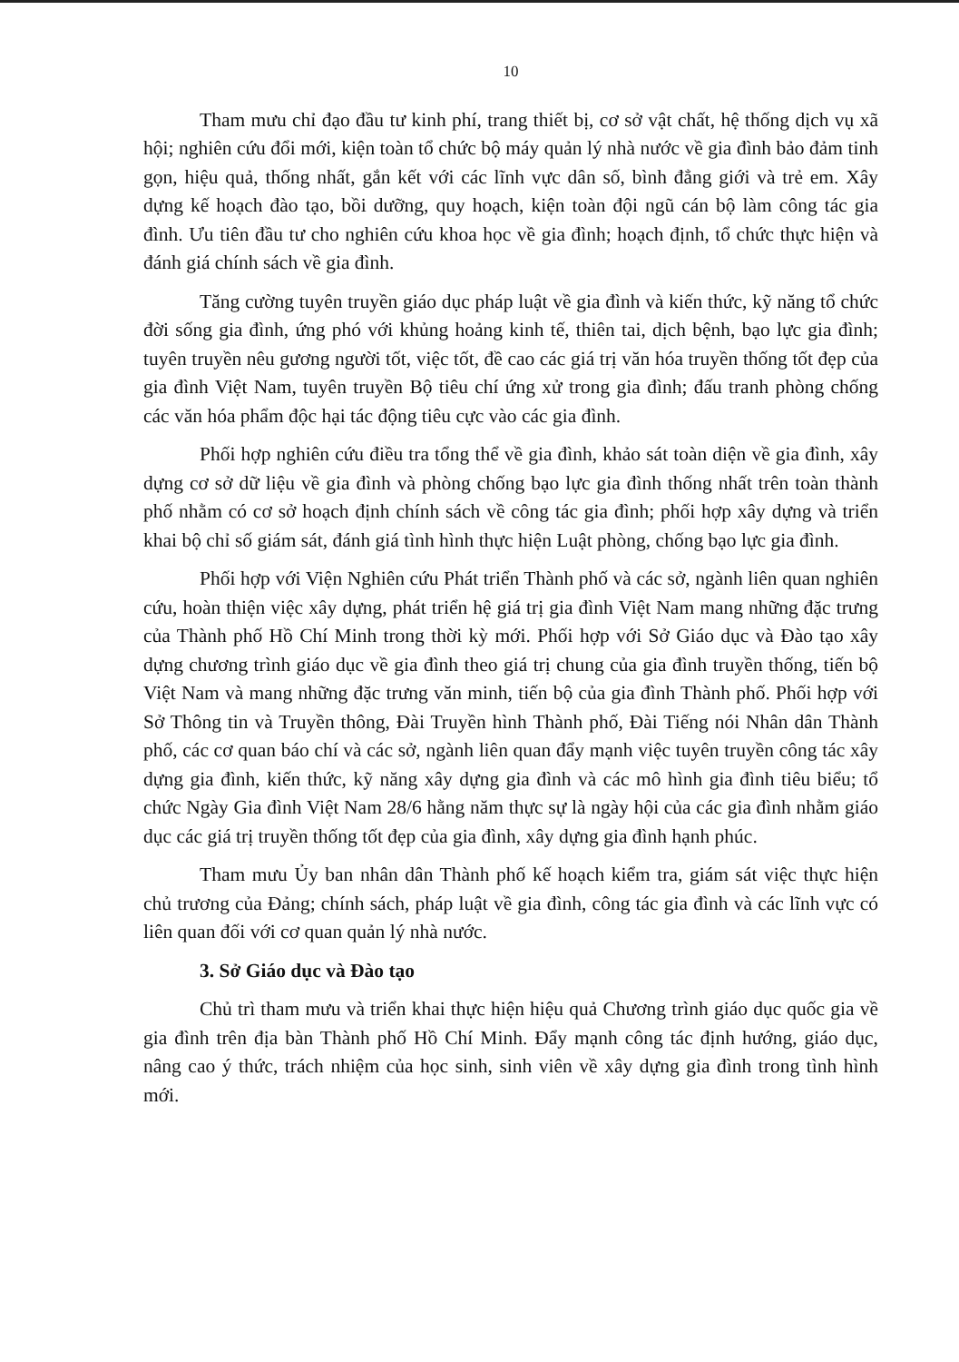10
Tham mưu chỉ đạo đầu tư kinh phí, trang thiết bị, cơ sở vật chất, hệ thống dịch vụ xã hội; nghiên cứu đổi mới, kiện toàn tổ chức bộ máy quản lý nhà nước về gia đình bảo đảm tinh gọn, hiệu quả, thống nhất, gắn kết với các lĩnh vực dân số, bình đẳng giới và trẻ em. Xây dựng kế hoạch đào tạo, bồi dưỡng, quy hoạch, kiện toàn đội ngũ cán bộ làm công tác gia đình. Ưu tiên đầu tư cho nghiên cứu khoa học về gia đình; hoạch định, tổ chức thực hiện và đánh giá chính sách về gia đình.
Tăng cường tuyên truyền giáo dục pháp luật về gia đình và kiến thức, kỹ năng tổ chức đời sống gia đình, ứng phó với khủng hoảng kinh tế, thiên tai, dịch bệnh, bạo lực gia đình; tuyên truyền nêu gương người tốt, việc tốt, đề cao các giá trị văn hóa truyền thống tốt đẹp của gia đình Việt Nam, tuyên truyền Bộ tiêu chí ứng xử trong gia đình; đấu tranh phòng chống các văn hóa phẩm độc hại tác động tiêu cực vào các gia đình.
Phối hợp nghiên cứu điều tra tổng thể về gia đình, khảo sát toàn diện về gia đình, xây dựng cơ sở dữ liệu về gia đình và phòng chống bạo lực gia đình thống nhất trên toàn thành phố nhằm có cơ sở hoạch định chính sách về công tác gia đình; phối hợp xây dựng và triển khai bộ chỉ số giám sát, đánh giá tình hình thực hiện Luật phòng, chống bạo lực gia đình.
Phối hợp với Viện Nghiên cứu Phát triển Thành phố và các sở, ngành liên quan nghiên cứu, hoàn thiện việc xây dựng, phát triển hệ giá trị gia đình Việt Nam mang những đặc trưng của Thành phố Hồ Chí Minh trong thời kỳ mới. Phối hợp với Sở Giáo dục và Đào tạo xây dựng chương trình giáo dục về gia đình theo giá trị chung của gia đình truyền thống, tiến bộ Việt Nam và mang những đặc trưng văn minh, tiến bộ của gia đình Thành phố. Phối hợp với Sở Thông tin và Truyền thông, Đài Truyền hình Thành phố, Đài Tiếng nói Nhân dân Thành phố, các cơ quan báo chí và các sở, ngành liên quan đẩy mạnh việc tuyên truyền công tác xây dựng gia đình, kiến thức, kỹ năng xây dựng gia đình và các mô hình gia đình tiêu biểu; tổ chức Ngày Gia đình Việt Nam 28/6 hằng năm thực sự là ngày hội của các gia đình nhằm giáo dục các giá trị truyền thống tốt đẹp của gia đình, xây dựng gia đình hạnh phúc.
Tham mưu Ủy ban nhân dân Thành phố kế hoạch kiểm tra, giám sát việc thực hiện chủ trương của Đảng; chính sách, pháp luật về gia đình, công tác gia đình và các lĩnh vực có liên quan đối với cơ quan quản lý nhà nước.
3. Sở Giáo dục và Đào tạo
Chủ trì tham mưu và triển khai thực hiện hiệu quả Chương trình giáo dục quốc gia về gia đình trên địa bàn Thành phố Hồ Chí Minh. Đẩy mạnh công tác định hướng, giáo dục, nâng cao ý thức, trách nhiệm của học sinh, sinh viên về xây dựng gia đình trong tình hình mới.